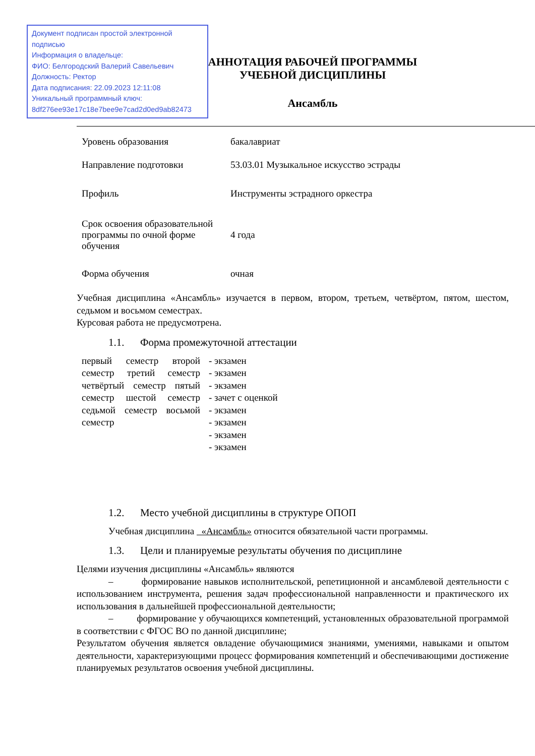Документ подписан простой электронной подписью
Информация о владельце:
ФИО: Белгородский Валерий Савельевич
Должность: Ректор
Дата подписания: 22.09.2023 12:11:08
Уникальный программный ключ:
8df276ee93e17c18e7bee9e7cad2d0ed9ab82473
АННОТАЦИЯ РАБОЧЕЙ ПРОГРАММЫ
УЧЕБНОЙ ДИСЦИПЛИНЫ
Ансамбль
| Уровень образования | бакалавриат |
| Направление подготовки | 53.03.01 Музыкальное искусство эстрады |
| Профиль | Инструменты эстрадного оркестра |
| Срок освоения образовательной программы по очной форме обучения | 4 года |
| Форма обучения | очная |
Учебная дисциплина «Ансамбль» изучается в первом, втором, третьем, четвёртом, пятом, шестом, седьмом и восьмом семестрах.
Курсовая работа не предусмотрена.
1.1. Форма промежуточной аттестации
первый семестр второй семестр третий семестр четвёртый семестр пятый семестр шестой семестр седьмой семестр восьмой семестр
- экзамен
- экзамен
- экзамен
- зачет с оценкой
- экзамен
- экзамен
- экзамен
- экзамен
1.2. Место учебной дисциплины в структуре ОПОП
Учебная дисциплина «Ансамбль» относится обязательной части программы.
1.3. Цели и планируемые результаты обучения по дисциплине
Целями изучения дисциплины «Ансамбль» являются
– формирование навыков исполнительской, репетиционной и ансамблевой деятельности с использованием инструмента, решения задач профессиональной направленности и практического их использования в дальнейшей профессиональной деятельности;
– формирование у обучающихся компетенций, установленных образовательной программой в соответствии с ФГОС ВО по данной дисциплине;
Результатом обучения является овладение обучающимися знаниями, умениями, навыками и опытом деятельности, характеризующими процесс формирования компетенций и обеспечивающими достижение планируемых результатов освоения учебной дисциплины.